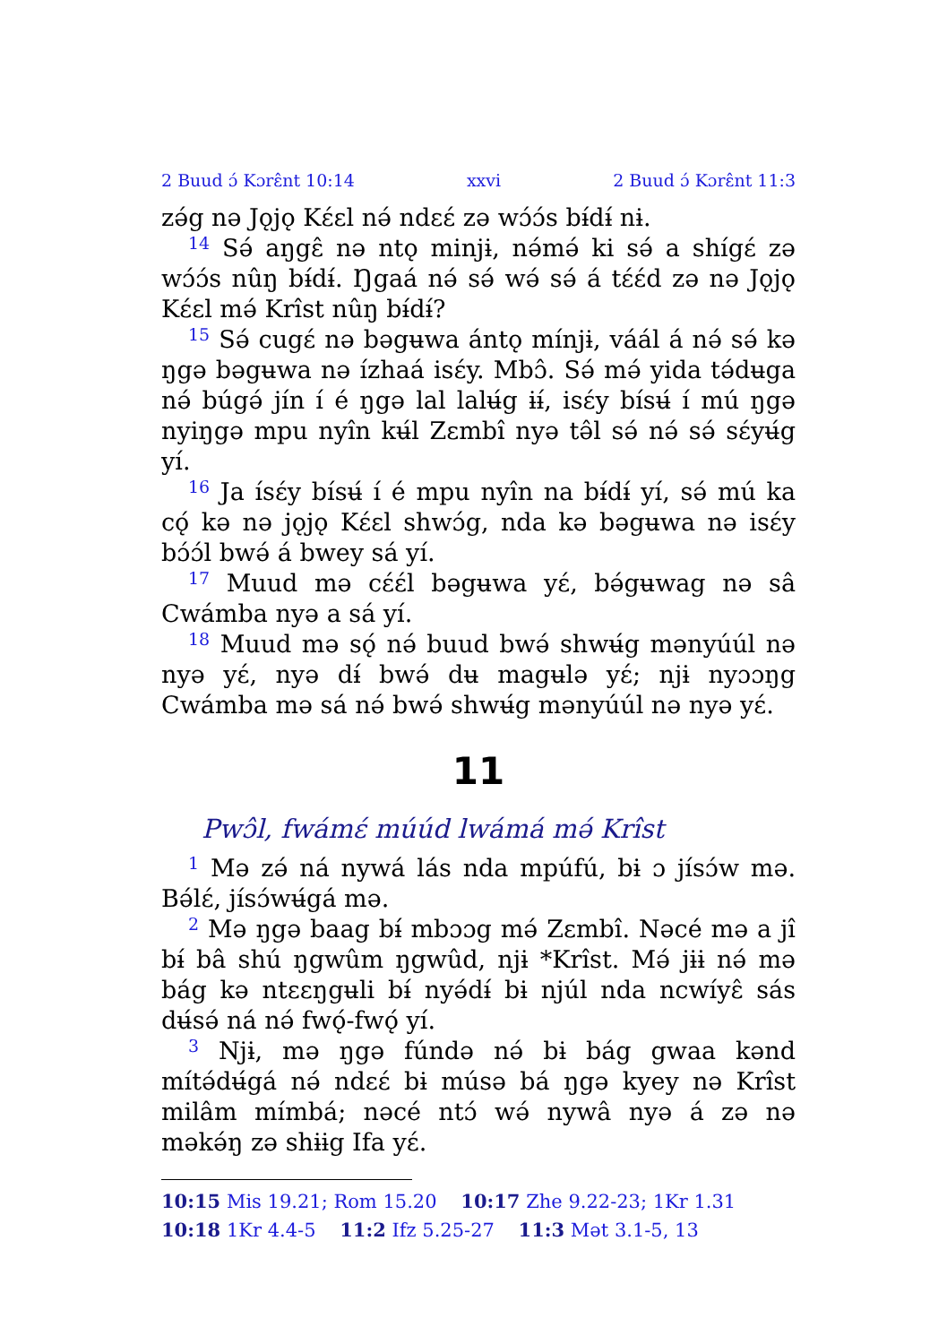2 Buud ɔ́ Kɔrɛ̂nt 10:14 xxvi 2 Buud ɔ́ Kɔrɛ̂nt 11:3
zə́g nə Jǫjǫ Kɛ́ɛl nə́ ndɛɛ́ zə wɔ́ɔ́s bɨ́dɨ́ nɨ.
<sup>14</sup> Sə́ aŋgɛ̂ nə ntǫ minjɨ, nə́mə́ ki sə́ a shígɛ́ zə wɔ́ɔ́s nûŋ bɨ́dɨ́. Ŋgaá nə́ sə́ wə́ sə́ á tɛ́ɛ́d zə nə Jǫjǫ Kɛ́ɛl mə́ Krîst nûŋ bɨ́dɨ́?
<sup>15</sup> Sə́ cugɛ́ nə bəgʉwa ántǫ mínjɨ, váál á nə́ sə́ kə ŋgə bəgʉwa nə ízhaá isɛ́y. Mbɔ̂. Sə́ mə́ yida tə́dʉga nə́ búgə́ jín í é ŋgə lal lalʉ́g ɨɨ́, isɛ́y bísʉ́ í mú ŋgə nyiŋgə mpu nyîn kʉ́l Zɛmbî nyə tə̂l sə́ nə́ sə́ sɛ́yʉ́g yí.
<sup>16</sup> Ja ísɛ́y bísʉ́ í é mpu nyîn na bɨ́dɨ́ yí, sə́ mú ka cǫ́ kə nə jǫjǫ Kɛ́ɛl shwɔ́g, nda kə bəgʉwa nə isɛ́y bɔ́ɔ́l bwə́ á bwey sá yí.
<sup>17</sup> Muud mə cɛ́ɛ́l bəgʉwa yɛ́, bə́gʉwag nə sâ Cwámba nyə a sá yí.
<sup>18</sup> Muud mə sǫ́ nə́ buud bwə́ shwʉ́g mənyúúl nə nyə yɛ́, nyə dɨ́ bwə́ dʉ magʉlə yɛ́; njɨ nyɔɔŋg Cwámba mə sá nə́ bwə́ shwʉ́g mənyúúl nə nyə yɛ́.
11
Pwɔ̂l, fwámɛ́ múúd lwámá mə́ Krîst
<sup>1</sup> Mə zə́ ná nywá lás nda mpúfú, bɨ ɔ jísɔ́w mə. Bə́lɛ́, jísɔ́wʉ́gá mə.
<sup>2</sup> Mə ŋgə baag bɨ́ mbɔɔg mə́ Zɛmbî. Nəcé mə a jî bɨ́ bâ shú ŋgwûm ŋgwûd, njɨ *Krîst. Mə́ jɨɨ nə́ mə bág kə ntɛɛŋgʉli bɨ́ nyə́dɨ́ bɨ njúl nda ncwíyɛ̂ sás dʉ́sə́ ná nə́ fwǫ́-fwǫ́ yí.
<sup>3</sup> Njɨ, mə ŋgə fúndə nə́ bɨ bág gwaa kənd mítə́dʉ́gá nə́ ndɛɛ́ bɨ músə bá ŋgə kyey nə Krîst milâm mímbá; nəcé ntɔ́ wə́ nywâ nyə á zə nə məkə́ŋ zə shɨɨg Ifa yɛ́.
10:15 Mis 19.21; Rom 15.20 10:17 Zhe 9.22-23; 1Kr 1.31 10:18 1Kr 4.4-5 11:2 Ifz 5.25-27 11:3 Mət 3.1-5, 13